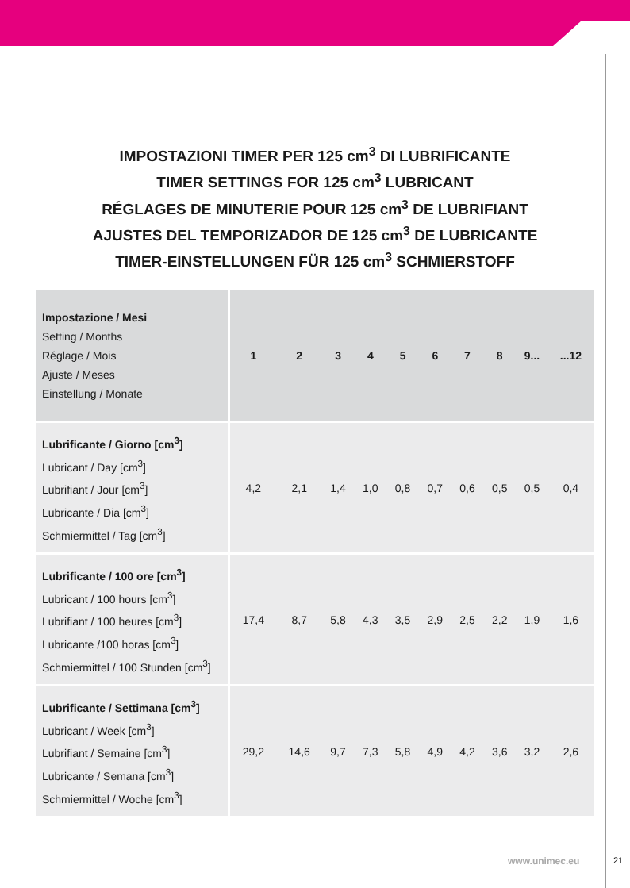IMPOSTAZIONI TIMER PER 125 cm<sup>3</sup> DI LUBRIFICANTE
TIMER SETTINGS FOR 125 cm<sup>3</sup> LUBRICANT
RÉGLAGES DE MINUTERIE POUR 125 cm<sup>3</sup> DE LUBRIFIANT
AJUSTES DEL TEMPORIZADOR DE 125 cm<sup>3</sup> DE LUBRICANTE
TIMER-EINSTELLUNGEN FÜR 125 cm<sup>3</sup> SCHMIERSTOFF
| Impostazione / Mesi Setting / Months Réglage / Mois Ajuste / Meses Einstellung / Monate | 1 | 2 | 3 | 4 | 5 | 6 | 7 | 8 | 9... | ...12 |
| --- | --- | --- | --- | --- | --- | --- | --- | --- | --- | --- |
| Lubrificante / Giorno [cm<sup>3</sup>] Lubricant / Day [cm<sup>3</sup>] Lubrifiant / Jour [cm<sup>3</sup>] Lubricante / Dia [cm<sup>3</sup>] Schmiermittel / Tag [cm<sup>3</sup>] | 4,2 | 2,1 | 1,4 | 1,0 | 0,8 | 0,7 | 0,6 | 0,5 | 0,5 | 0,4 |
| Lubrificante / 100 ore [cm<sup>3</sup>] Lubricant / 100 hours [cm<sup>3</sup>] Lubrifiant / 100 heures [cm<sup>3</sup>] Lubricante /100 horas [cm<sup>3</sup>] Schmiermittel / 100 Stunden [cm<sup>3</sup>] | 17,4 | 8,7 | 5,8 | 4,3 | 3,5 | 2,9 | 2,5 | 2,2 | 1,9 | 1,6 |
| Lubrificante / Settimana [cm<sup>3</sup>] Lubricant / Week [cm<sup>3</sup>] Lubrifiant / Semaine [cm<sup>3</sup>] Lubricante / Semana [cm<sup>3</sup>] Schmiermittel / Woche [cm<sup>3</sup>] | 29,2 | 14,6 | 9,7 | 7,3 | 5,8 | 4,9 | 4,2 | 3,6 | 3,2 | 2,6 |
www.unimec.eu 21